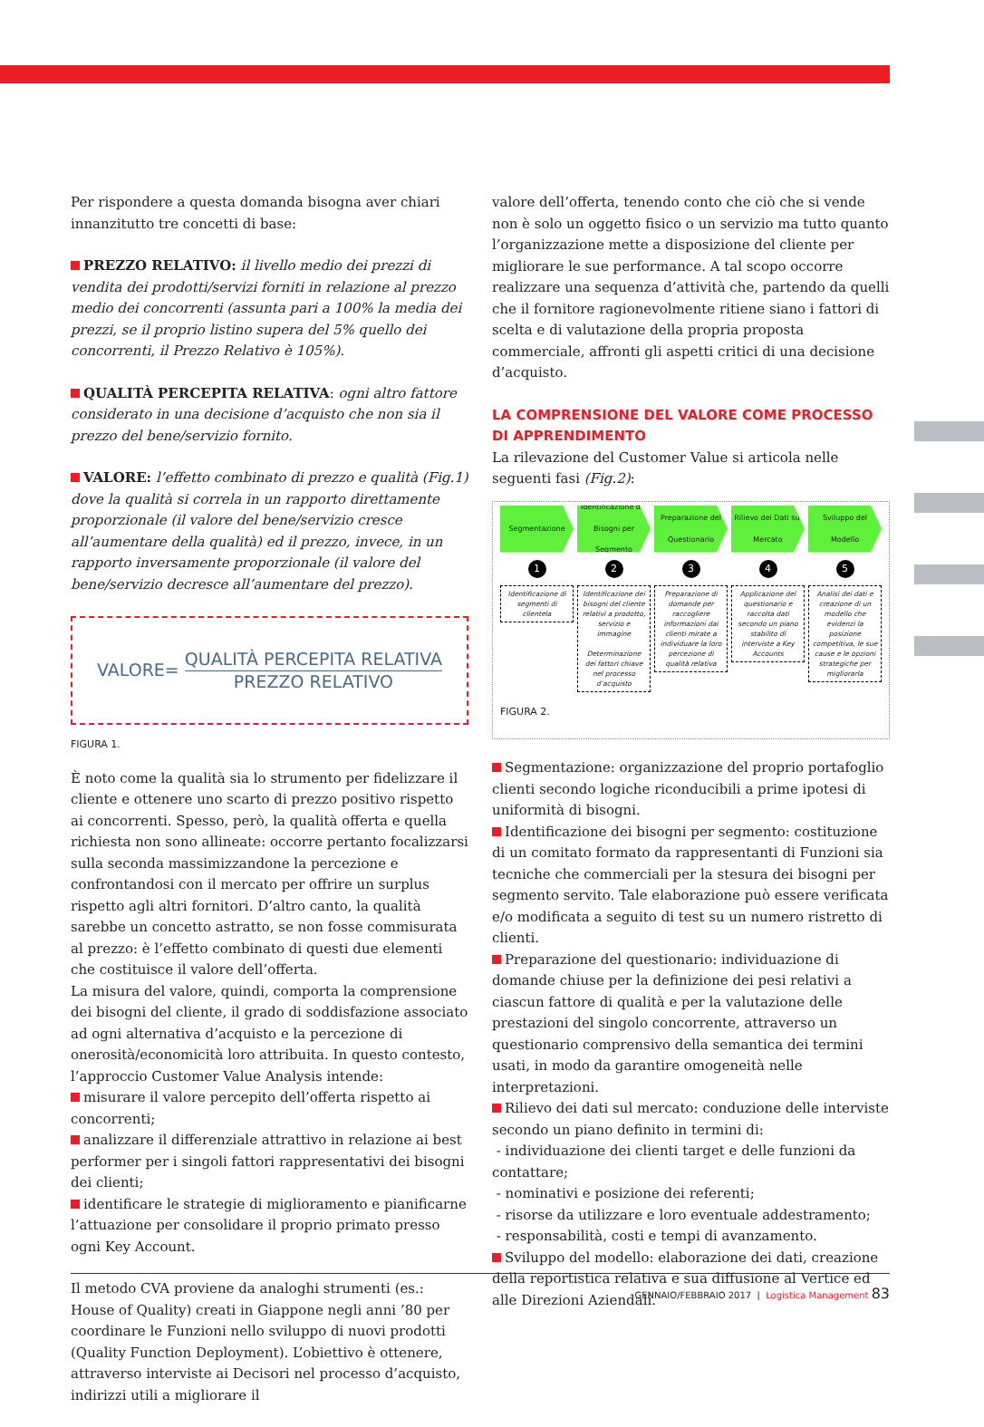Per rispondere a questa domanda bisogna aver chiari innanzitutto tre concetti di base:
PREZZO RELATIVO: il livello medio dei prezzi di vendita dei prodotti/servizi forniti in relazione al prezzo medio dei concorrenti (assunta pari a 100% la media dei prezzi, se il proprio listino supera del 5% quello dei concorrenti, il Prezzo Relativo è 105%).
QUALITÀ PERCEPITA RELATIVA: ogni altro fattore considerato in una decisione d’acquisto che non sia il prezzo del bene/servizio fornito.
VALORE: l’effetto combinato di prezzo e qualità (Fig.1) dove la qualità si correla in un rapporto direttamente proporzionale (il valore del bene/servizio cresce all’aumentare della qualità) ed il prezzo, invece, in un rapporto inversamente proporzionale (il valore del bene/servizio decresce all’aumentare del prezzo).
VALORE=
QUALITÀ PERCEPITA RELATIVA
PREZZO RELATIVO
FIGURA 1.
È noto come la qualità sia lo strumento per fidelizzare il cliente e ottenere uno scarto di prezzo positivo rispetto ai concorrenti. Spesso, però, la qualità offerta e quella richiesta non sono allineate: occorre pertanto focalizzarsi sulla seconda massimizzandone la percezione e confrontandosi con il mercato per offrire un surplus rispetto agli altri fornitori. D’altro canto, la qualità sarebbe un concetto astratto, se non fosse commisurata al prezzo: è l’effetto combinato di questi due elementi che costituisce il valore dell’offerta.
La misura del valore, quindi, comporta la comprensione dei bisogni del cliente, il grado di soddisfazione associato ad ogni alternativa d’acquisto e la percezione di onerosità/economicità loro attribuita. In questo contesto, l’approccio Customer Value Analysis intende:
misurare il valore percepito dell’offerta rispetto ai concorrenti;
analizzare il differenziale attrattivo in relazione ai best performer per i singoli fattori rappresentativi dei bisogni dei clienti;
identificare le strategie di miglioramento e pianificarne l’attuazione per consolidare il proprio primato presso ogni Key Account.
Il metodo CVA proviene da analoghi strumenti (es.: House of Quality) creati in Giappone negli anni ’80 per coordinare le Funzioni nello sviluppo di nuovi prodotti (Quality Function Deployment). L’obiettivo è ottenere, attraverso interviste ai Decisori nel processo d’acquisto, indirizzi utili a migliorare il
valore dell’offerta, tenendo conto che ciò che si vende non è solo un oggetto fisico o un servizio ma tutto quanto l’organizzazione mette a disposizione del cliente per migliorare le sue performance. A tal scopo occorre realizzare una sequenza d’attività che, partendo da quelli che il fornitore ragionevolmente ritiene siano i fattori di scelta e di valutazione della propria proposta commerciale, affronti gli aspetti critici di una decisione d’acquisto.
LA COMPRENSIONE DEL VALORE COME PROCESSO DI APPRENDIMENTO
La rilevazione del Customer Value si articola nelle seguenti fasi (Fig.2):
Segmentazione
1
Identificazione di segmenti di clientela
Identificazione dei Bisogni per Segmento
2
Identificazione dei bisogni del cliente relativi a prodotto, servizio e immagine
Determinazione dei fattori chiave nel processo d’acquisto
Preparazione del Questionario
3
Preparazione di domande per raccogliere informazioni dai clienti mirate a individuare la loro percezione di qualità relativa
Rilievo dei Dati sul Mercato
4
Applicazione del questionario e raccolta dati secondo un piano stabilito di interviste a Key Accounts
Sviluppo del Modello
5
Analisi dei dati e creazione di un modello che evidenzi la posizione competitiva, le sue cause e le opzioni strategiche per migliorarla
FIGURA 2.
Segmentazione: organizzazione del proprio portafoglio clienti secondo logiche riconducibili a prime ipotesi di uniformità di bisogni.
Identificazione dei bisogni per segmento: costituzione di un comitato formato da rappresentanti di Funzioni sia tecniche che commerciali per la stesura dei bisogni per segmento servito. Tale elaborazione può essere verificata e/o modificata a seguito di test su un numero ristretto di clienti.
Preparazione del questionario: individuazione di domande chiuse per la definizione dei pesi relativi a ciascun fattore di qualità e per la valutazione delle prestazioni del singolo concorrente, attraverso un questionario comprensivo della semantica dei termini usati, in modo da garantire omogeneità nelle interpretazioni.
Rilievo dei dati sul mercato: conduzione delle interviste secondo un piano definito in termini di:
- individuazione dei clienti target e delle funzioni da contattare;
- nominativi e posizione dei referenti;
- risorse da utilizzare e loro eventuale addestramento;
- responsabilità, costi e tempi di avanzamento.
Sviluppo del modello: elaborazione dei dati, creazione della reportistica relativa e sua diffusione al Vertice ed alle Direzioni Aziendali.
GENNAIO/FEBBRAIO 2017 | Logistica Management 83